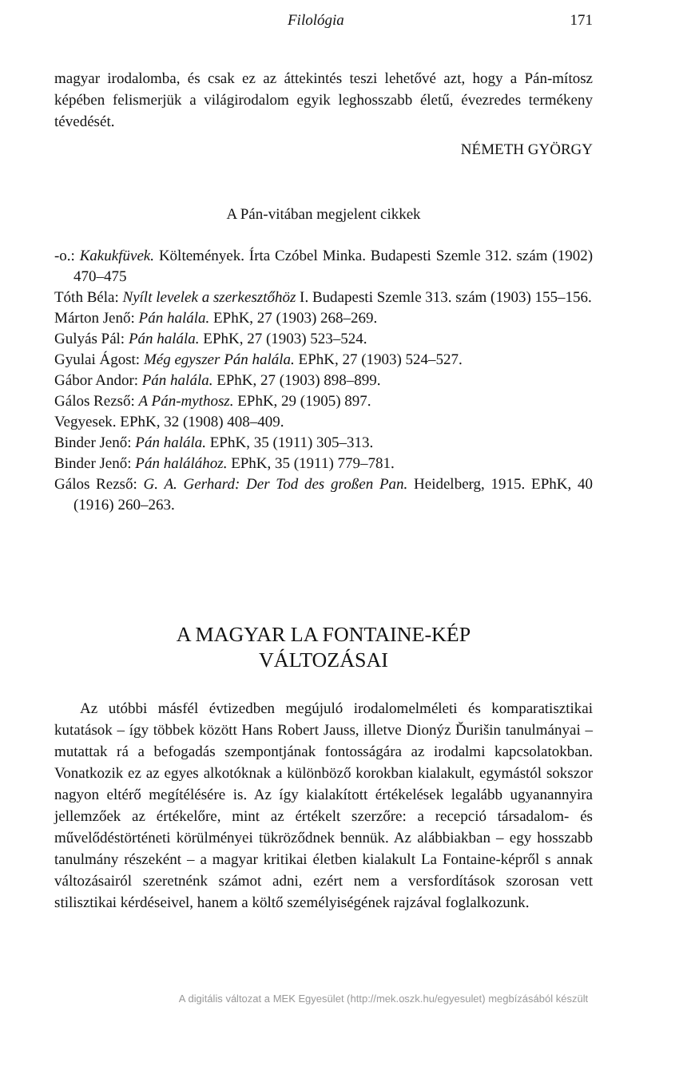Filológia 171
magyar irodalomba, és csak ez az áttekintés teszi lehetővé azt, hogy a Pán-mítosz képében felismerjük a világirodalom egyik leghosszabb életű, évezredes termékeny tévedését.
NÉMETH GYÖRGY
A Pán-vitában megjelent cikkek
-o.: Kakukfüvek. Költemények. Írta Czóbel Minka. Budapesti Szemle 312. szám (1902) 470–475
Tóth Béla: Nyílt levelek a szerkesztőhöz I. Budapesti Szemle 313. szám (1903) 155–156.
Márton Jenő: Pán halála. EPhK, 27 (1903) 268–269.
Gulyás Pál: Pán halála. EPhK, 27 (1903) 523–524.
Gyulai Ágost: Még egyszer Pán halála. EPhK, 27 (1903) 524–527.
Gábor Andor: Pán halála. EPhK, 27 (1903) 898–899.
Gálos Rezső: A Pán-mythosz. EPhK, 29 (1905) 897.
Vegyesek. EPhK, 32 (1908) 408–409.
Binder Jenő: Pán halála. EPhK, 35 (1911) 305–313.
Binder Jenő: Pán halálához. EPhK, 35 (1911) 779–781.
Gálos Rezső: G. A. Gerhard: Der Tod des großen Pan. Heidelberg, 1915. EPhK, 40 (1916) 260–263.
A MAGYAR LA FONTAINE-KÉP
VÁLTOZÁSAI
Az utóbbi másfél évtizedben megújuló irodalomelméleti és komparatisztikai kutatások – így többek között Hans Robert Jauss, illetve Dionýz Ďurišin tanulmányai – mutattak rá a befogadás szempontjának fontosságára az irodalmi kapcsolatokban. Vonatkozik ez az egyes alkotóknak a különböző korokban kialakult, egymástól sokszor nagyon eltérő megítélésére is. Az így kialakított értékelések legalább ugyanannyira jellemzőek az értékelőre, mint az értékelt szerzőre: a recepció társadalom- és művelődéstörténeti körülményei tükröződnek bennük. Az alábbiakban – egy hosszabb tanulmány részeként – a magyar kritikai életben kialakult La Fontaine-képről s annak változásairól szeretnénk számot adni, ezért nem a versfordítások szorosan vett stilisztikai kérdéseivel, hanem a költő személyiségének rajzával foglalkozunk.
A digitális változat a MEK Egyesület (http://mek.oszk.hu/egyesulet) megbízásából készült